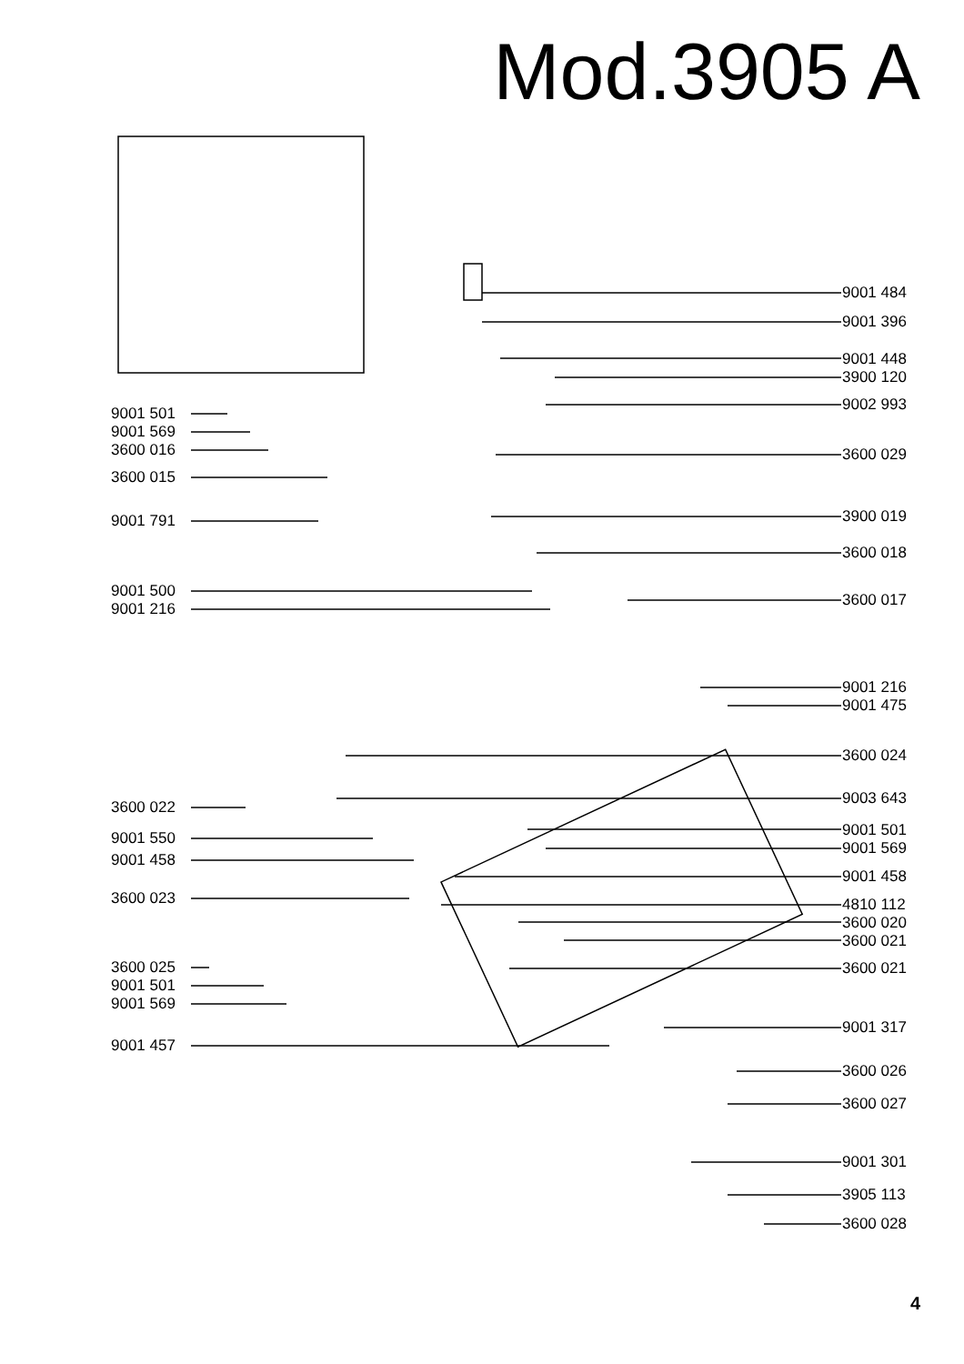Mod.3905 A
9001 484
9001 396
9001 448
3900 120
9002 993
3600 029
3900 019
3600 018
3600 017
9001 216
9001 475
3600 024
9003 643
9001 501
9001 569
9001 458
4810 112
3600 020
3600 021
3600 021
9001 317
3600 026
3600 027
9001 301
3905 113
3600 028
9001 501
9001 569
3600 016
3600 015
9001 791
9001 500
9001 216
3600 022
9001 550
9001 458
3600 023
3600 025
9001 501
9001 569
9001 457
4